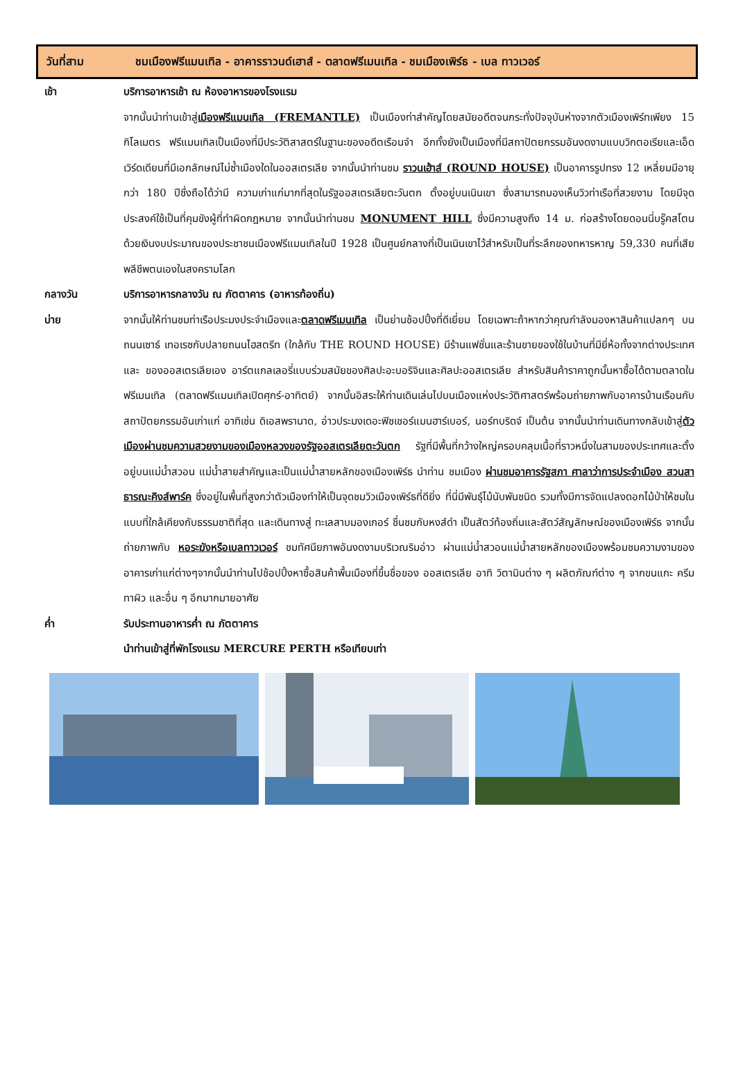วันที่สาม ชมเมืองฟรีแมนเทิล - อาคารราวนด์เฮาส์ - ตลาดฟรีเมนเทิล - ชมเมืองเพิร์ธ - เบล ทาวเวอร์
เช้า บริการอาหารเช้า ณ ห้องอาหารของโรงแรม
จากนั้นนำท่านเข้าสู่เมืองฟรีแมนเทิล (FREMANTLE) เป็นเมืองท่าสำคัญโดยสมัยอดีตจนกระทั่งปัจจุบันห่างจากตัวเมืองเพิร์ทเพียง 15 กิโลเมตร ฟรีแมนเทิลเป็นเมืองที่มีประวัติสาสตร์ในฐานะของอดีตเรือนจำ อีกทั้งยังเป็นเมืองที่มีสถาปัตยกรรมอันงดงามแบบวิกตอเรียและเอ็ดเวิร์ดเดียนที่มีเอกลักษณ์ไม่ซ้ำเมืองใดในออสเตรเลีย จากนั้นนำท่านชม ราวนเฮ้าส์ (ROUND HOUSE) เป็นอาคารรูปทรง 12 เหลี่ยมมีอายุกว่า 180 ปีซึ่งถือได้ว่ามี ความเก่าแก่มากที่สุดในรัฐออสเตรเลียตะวันตก ตั้งอยู่บนเนินเขา ซึ่งสามารถมองเห็นวิวท่าเรือที่สวยงาม โดยมีจุดประสงค์ใช้เป็นที่คุมขังผู้ที่ทำผิดกฎหมาย จากนั้นนำท่านชม MONUMENT HILL ซึ่งมีความสูงถึง 14 ม. ก่อสร้างโดยดอนนี่บรู๊คสโตน ด้วยเงินงบประมาณของประชาชนเมืองฟรีแมนเทิลในปี 1928 เป็นศูนย์กลางที่เป็นเนินเขาไว้สำหรับเป็นที่ระลึกของทหารหาญ 59,330 คนที่เสียพลีชีพตนเองในสงครามโลก
กลางวัน บริการอาหารกลางวัน ณ ภัตตาคาร (อาหารท้องถิ่น)
บ่าย จากนั้นให้ท่านชมท่าเรือประมงประจำเมืองและตลาดฟรีเมนเทิล เป็นย่านช้อปปิ้งที่ดีเยี่ยม โดยเฉพาะถ้าหากว่าคุณกำลังมองหาสินค้าแปลกๆ บนถนนเซาธ์ เทอเรซกับปลายถนนไฮสตรีท (ใกล้กับ THE ROUND HOUSE) มีร้านแฟชั่นและร้านขายของใช้ในบ้านที่มียี่ห้อทั้งจากต่างประเทศและ ของออสเตรเลียเอง อาร์ตแกลเลอรี่แบบร่วมสมัยของศิลปะอะบอริจินและศิลปะออสเตรเลีย สำหรับสินค้าราคาถูกนั้นหาซื้อได้ตามตลาดในฟรีเมนเทิล (ตลาดฟรีแมนเทิลเปิดศุกร์-อาทิตย์) จากนั้นอิสระให้ท่านเดินเล่นไปบนเมืองแห่งประวัติศาสตร์พร้อมถ่ายภาพกับอาคารบ้านเรือนกับสถาปัตยกรรมอันเก่าแก่ อาทิเช่น ดิเอสพรานาด, อ่าวประมงเดอะฟิชเชอร์แมนฮาร์เบอร์, นอร์ทบริดจ์ เป็นต้น จากนั้นนำท่านเดินทางกลับเข้าสู่ตัวเมืองผ่านชมความสวยงามของเมืองหลวงของรัฐออสเตรเลียตะวันตก รัฐที่มีพื้นที่กว้างใหญ่ครอบคลุมเนื้อที่ราวหนึ่งในสามของประเทศและตั้งอยู่บนแม่น้ำสวอน แม่น้ำสายสำคัญและเป็นแม่น้ำสายหลักของเมืองเพิร์ธ นำท่าน ชมเมือง ผ่านชมอาคารรัฐสภา ศาลาว่าการประจำเมือง สวนสาธารณะคิงส์พาร์ค ซึ่งอยู่ในพื้นที่สูงกว่าตัวเมืองทำให้เป็นจุดชมวิวเมืองเพิร์ธที่ดียิ่ง ที่นี่มีพันธุ์ไม้นับพันชนิด รวมทั้งมีการจัดแปลงดอกไม้ป่าให้ชมในแบบที่ใกล้เคียงกับธรรมชาติที่สุด และเดินทางสู่ ทะเลสาบมองเกอร์ ชื่นชมกับหงส์ดำ เป็นสัตว์ท้องถิ่นและสัตว์สัญลักษณ์ของเมืองเพิร์ธ จากนั้นถ่ายภาพกับ หอระฆังหรือเบลทาวเวอร์ ชมทัศนียภาพอันงดงามบริเวณริมอ่าว ผ่านแม่น้ำสวอนแม่น้ำสายหลักของเมืองพร้อมชมความงามของอาคารเก่าแก่ต่างๆจากนั้นนำท่านไปช้อปปิ้งหาซื้อสินค้าพื้นเมืองที่ขึ้นชื่อของ ออสเตรเลีย อาทิ วิตามินต่าง ๆ ผลิตภัณฑ์ต่าง ๆ จากขนแกะ ครีมทาผิว และอื่น ๆ อีกมากมายอาศัย
ค่ำ รับประทานอาหารค่ำ ณ ภัตตาคาร
นำท่านเข้าสู่ที่พักโรงแรม MERCURE PERTH หรือเทียบเท่า